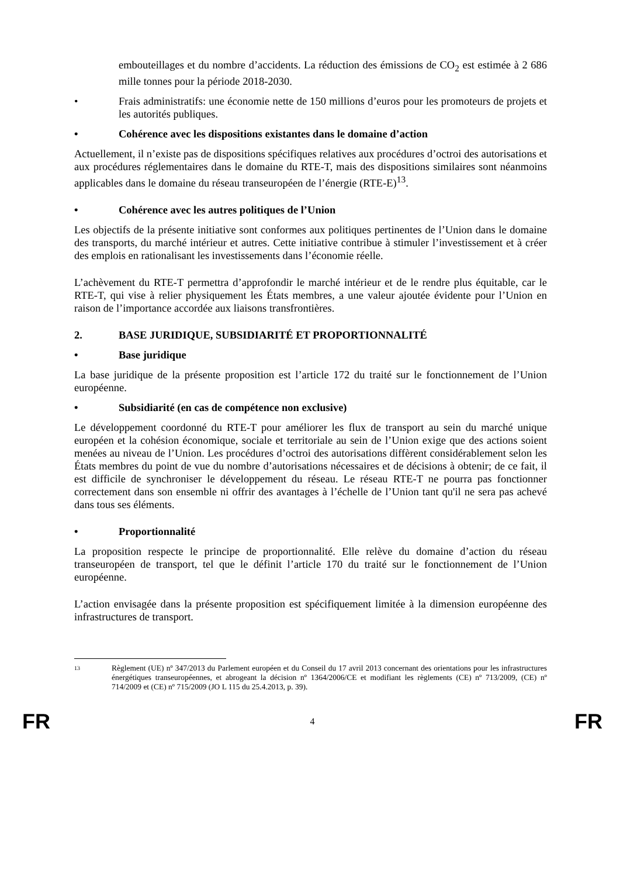embouteillages et du nombre d’accidents. La réduction des émissions de CO<sub>2</sub> est estimée à 2 686 mille tonnes pour la période 2018-2030.
• Frais administratifs: une économie nette de 150 millions d’euros pour les promoteurs de projets et les autorités publiques.
• Cohérence avec les dispositions existantes dans le domaine d’action
Actuellement, il n’existe pas de dispositions spécifiques relatives aux procédures d’octroi des autorisations et aux procédures réglementaires dans le domaine du RTE-T, mais des dispositions similaires sont néanmoins applicables dans le domaine du réseau transeuropéen de l’énergie (RTE-E)<sup>13</sup>.
• Cohérence avec les autres politiques de l’Union
Les objectifs de la présente initiative sont conformes aux politiques pertinentes de l’Union dans le domaine des transports, du marché intérieur et autres. Cette initiative contribue à stimuler l’investissement et à créer des emplois en rationalisant les investissements dans l’économie réelle.
L’achèvement du RTE-T permettra d’approfondir le marché intérieur et de le rendre plus équitable, car le RTE-T, qui vise à relier physiquement les États membres, a une valeur ajoutée évidente pour l’Union en raison de l’importance accordée aux liaisons transfrontières.
2. BASE JURIDIQUE, SUBSIDIARITÉ ET PROPORTIONNALITÉ
• Base juridique
La base juridique de la présente proposition est l’article 172 du traité sur le fonctionnement de l’Union européenne.
• Subsidiarité (en cas de compétence non exclusive)
Le développement coordonné du RTE-T pour améliorer les flux de transport au sein du marché unique européen et la cohésion économique, sociale et territoriale au sein de l’Union exige que des actions soient menées au niveau de l’Union. Les procédures d’octroi des autorisations diffèrent considérablement selon les États membres du point de vue du nombre d’autorisations nécessaires et de décisions à obtenir; de ce fait, il est difficile de synchroniser le développement du réseau. Le réseau RTE-T ne pourra pas fonctionner correctement dans son ensemble ni offrir des avantages à l’échelle de l’Union tant qu'il ne sera pas achevé dans tous ses éléments.
• Proportionnalité
La proposition respecte le principe de proportionnalité. Elle relève du domaine d’action du réseau transeuropéen de transport, tel que le définit l’article 170 du traité sur le fonctionnement de l’Union européenne.
L’action envisagée dans la présente proposition est spécifiquement limitée à la dimension européenne des infrastructures de transport.
13 Règlement (UE) nº 347/2013 du Parlement européen et du Conseil du 17 avril 2013 concernant des orientations pour les infrastructures énergétiques transeuropéennes, et abrogeant la décision nº 1364/2006/CE et modifiant les règlements (CE) nº 713/2009, (CE) nº 714/2009 et (CE) nº 715/2009 (JO L 115 du 25.4.2013, p. 39).
FR 4 FR